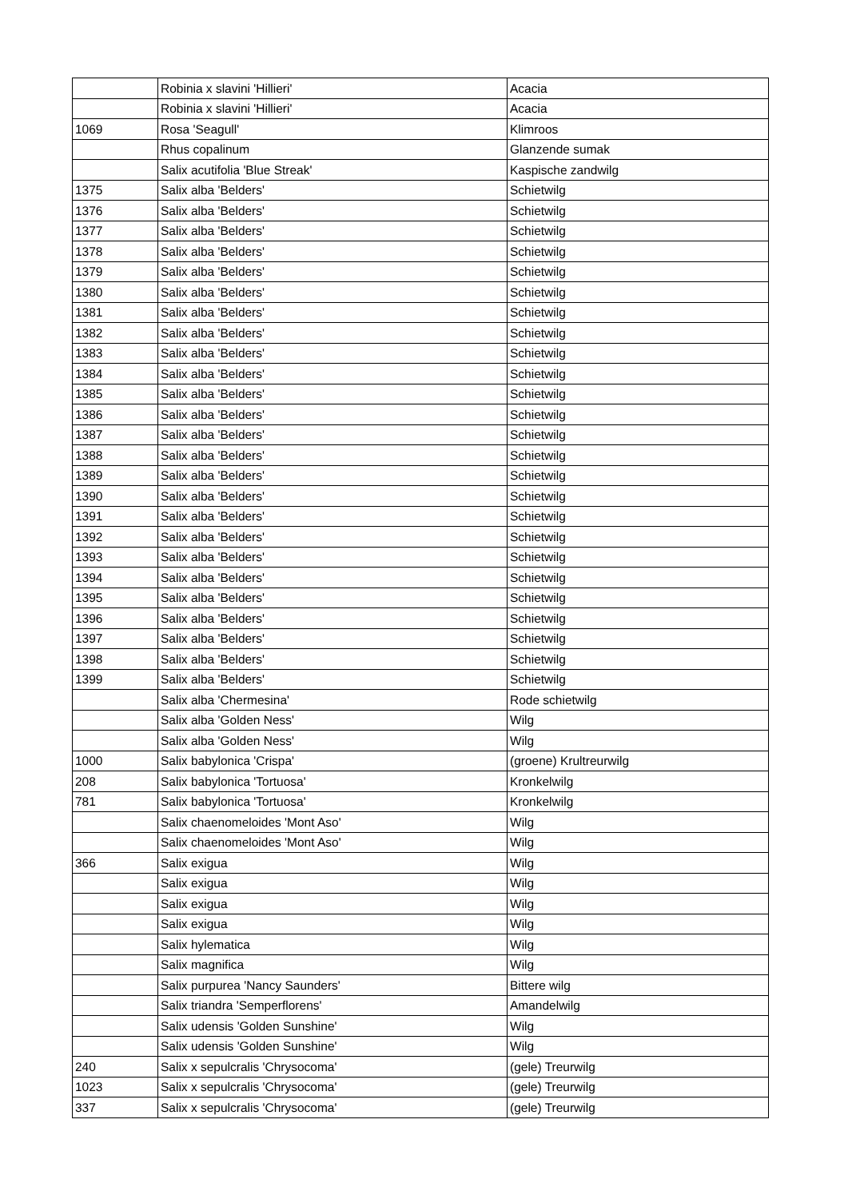| | Robinia x slavini 'Hillieri' | Acacia |
| | Robinia x slavini 'Hillieri' | Acacia |
| 1069 | Rosa 'Seagull' | Klimroos |
| | Rhus copalinum | Glanzende sumak |
| | Salix acutifolia 'Blue Streak' | Kaspische zandwilg |
| 1375 | Salix alba 'Belders' | Schietwilg |
| 1376 | Salix alba 'Belders' | Schietwilg |
| 1377 | Salix alba 'Belders' | Schietwilg |
| 1378 | Salix alba 'Belders' | Schietwilg |
| 1379 | Salix alba 'Belders' | Schietwilg |
| 1380 | Salix alba 'Belders' | Schietwilg |
| 1381 | Salix alba 'Belders' | Schietwilg |
| 1382 | Salix alba 'Belders' | Schietwilg |
| 1383 | Salix alba 'Belders' | Schietwilg |
| 1384 | Salix alba 'Belders' | Schietwilg |
| 1385 | Salix alba 'Belders' | Schietwilg |
| 1386 | Salix alba 'Belders' | Schietwilg |
| 1387 | Salix alba 'Belders' | Schietwilg |
| 1388 | Salix alba 'Belders' | Schietwilg |
| 1389 | Salix alba 'Belders' | Schietwilg |
| 1390 | Salix alba 'Belders' | Schietwilg |
| 1391 | Salix alba 'Belders' | Schietwilg |
| 1392 | Salix alba 'Belders' | Schietwilg |
| 1393 | Salix alba 'Belders' | Schietwilg |
| 1394 | Salix alba 'Belders' | Schietwilg |
| 1395 | Salix alba 'Belders' | Schietwilg |
| 1396 | Salix alba 'Belders' | Schietwilg |
| 1397 | Salix alba 'Belders' | Schietwilg |
| 1398 | Salix alba 'Belders' | Schietwilg |
| 1399 | Salix alba 'Belders' | Schietwilg |
| | Salix alba 'Chermesina' | Rode schietwilg |
| | Salix alba 'Golden Ness' | Wilg |
| | Salix alba 'Golden Ness' | Wilg |
| 1000 | Salix babylonica 'Crispa' | (groene) Krultreurwilg |
| 208 | Salix babylonica 'Tortuosa' | Kronkelwilg |
| 781 | Salix babylonica 'Tortuosa' | Kronkelwilg |
| | Salix chaenomeloides 'Mont Aso' | Wilg |
| | Salix chaenomeloides 'Mont Aso' | Wilg |
| 366 | Salix exigua | Wilg |
| | Salix exigua | Wilg |
| | Salix exigua | Wilg |
| | Salix exigua | Wilg |
| | Salix hylematica | Wilg |
| | Salix magnifica | Wilg |
| | Salix purpurea 'Nancy Saunders' | Bittere wilg |
| | Salix triandra 'Semperflorens' | Amandelwilg |
| | Salix udensis 'Golden Sunshine' | Wilg |
| | Salix udensis 'Golden Sunshine' | Wilg |
| 240 | Salix x sepulcralis 'Chrysocoma' | (gele) Treurwilg |
| 1023 | Salix x sepulcralis 'Chrysocoma' | (gele) Treurwilg |
| 337 | Salix x sepulcralis 'Chrysocoma' | (gele) Treurwilg |